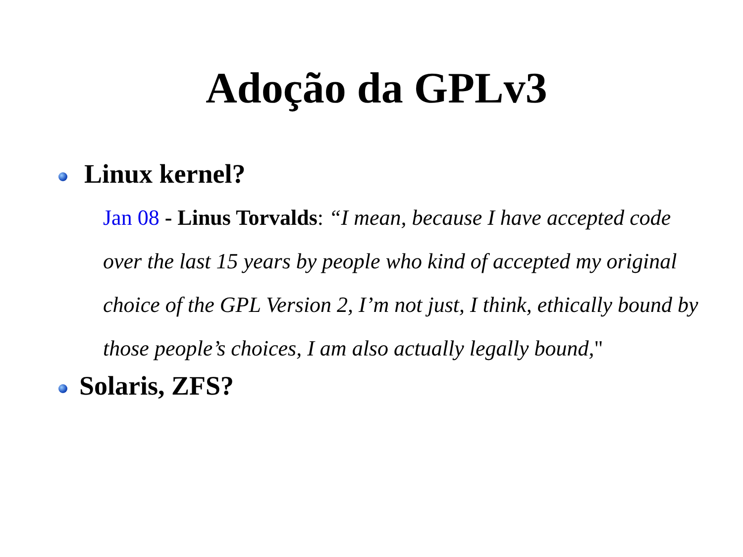Adoção da GPLv3
Linux kernel?
Jan 08 - Linus Torvalds: “I mean, because I have accepted code over the last 15 years by people who kind of accepted my original choice of the GPL Version 2, I’m not just, I think, ethically bound by those people’s choices, I am also actually legally bound,"
Solaris, ZFS?